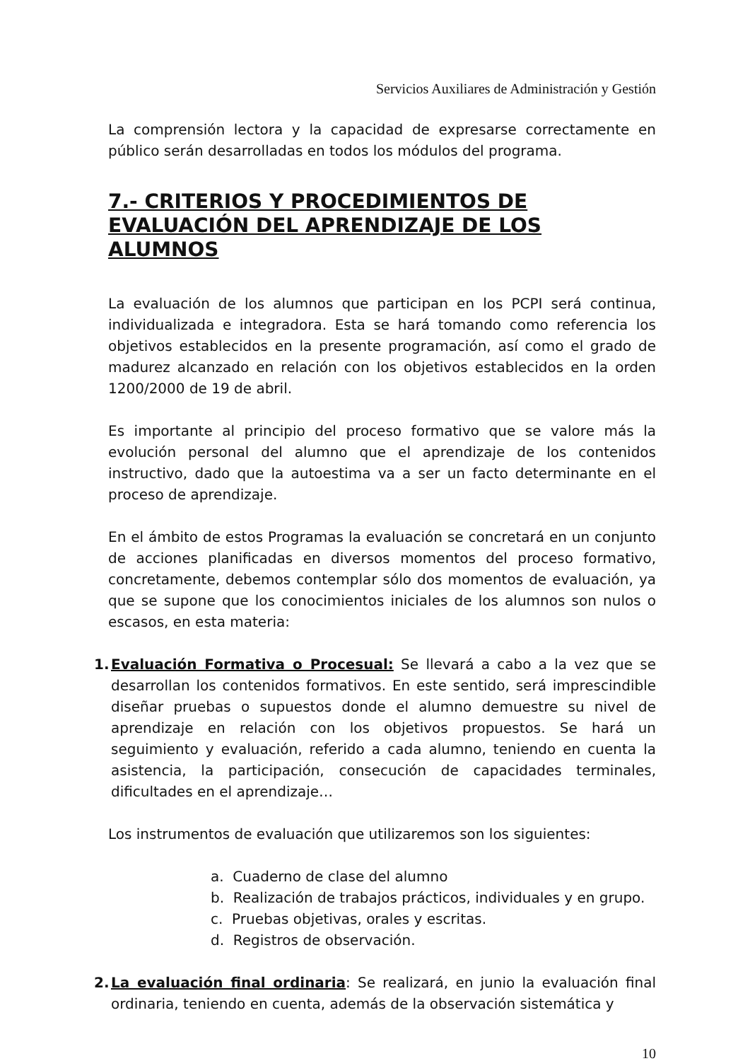Servicios Auxiliares de Administración y Gestión
La comprensión lectora y la capacidad de expresarse correctamente en público serán desarrolladas en todos los módulos del programa.
7.- CRITERIOS Y PROCEDIMIENTOS DE EVALUACIÓN DEL APRENDIZAJE DE LOS ALUMNOS
La evaluación de los alumnos que participan en los PCPI será continua, individualizada e integradora. Esta se hará tomando como referencia los objetivos establecidos en la presente programación, así como el grado de madurez alcanzado en relación con los objetivos establecidos en la orden 1200/2000 de 19 de abril.
Es importante al principio del proceso formativo que se valore más la evolución personal del alumno que el aprendizaje de los contenidos instructivo, dado que la autoestima va a ser un facto determinante en el proceso de aprendizaje.
En el ámbito de estos Programas la evaluación se concretará en un conjunto de acciones planificadas en diversos momentos del proceso formativo, concretamente, debemos contemplar sólo dos momentos de evaluación, ya que se supone que los conocimientos iniciales de los alumnos son nulos o escasos, en esta materia:
1. Evaluación Formativa o Procesual: Se llevará a cabo a la vez que se desarrollan los contenidos formativos. En este sentido, será imprescindible diseñar pruebas o supuestos donde el alumno demuestre su nivel de aprendizaje en relación con los objetivos propuestos. Se hará un seguimiento y evaluación, referido a cada alumno, teniendo en cuenta la asistencia, la participación, consecución de capacidades terminales, dificultades en el aprendizaje…
Los instrumentos de evaluación que utilizaremos son los siguientes:
a. Cuaderno de clase del alumno
b. Realización de trabajos prácticos, individuales y en grupo.
c. Pruebas objetivas, orales y escritas.
d. Registros de observación.
2. La evaluación final ordinaria: Se realizará, en junio la evaluación final ordinaria, teniendo en cuenta, además de la observación sistemática y
10